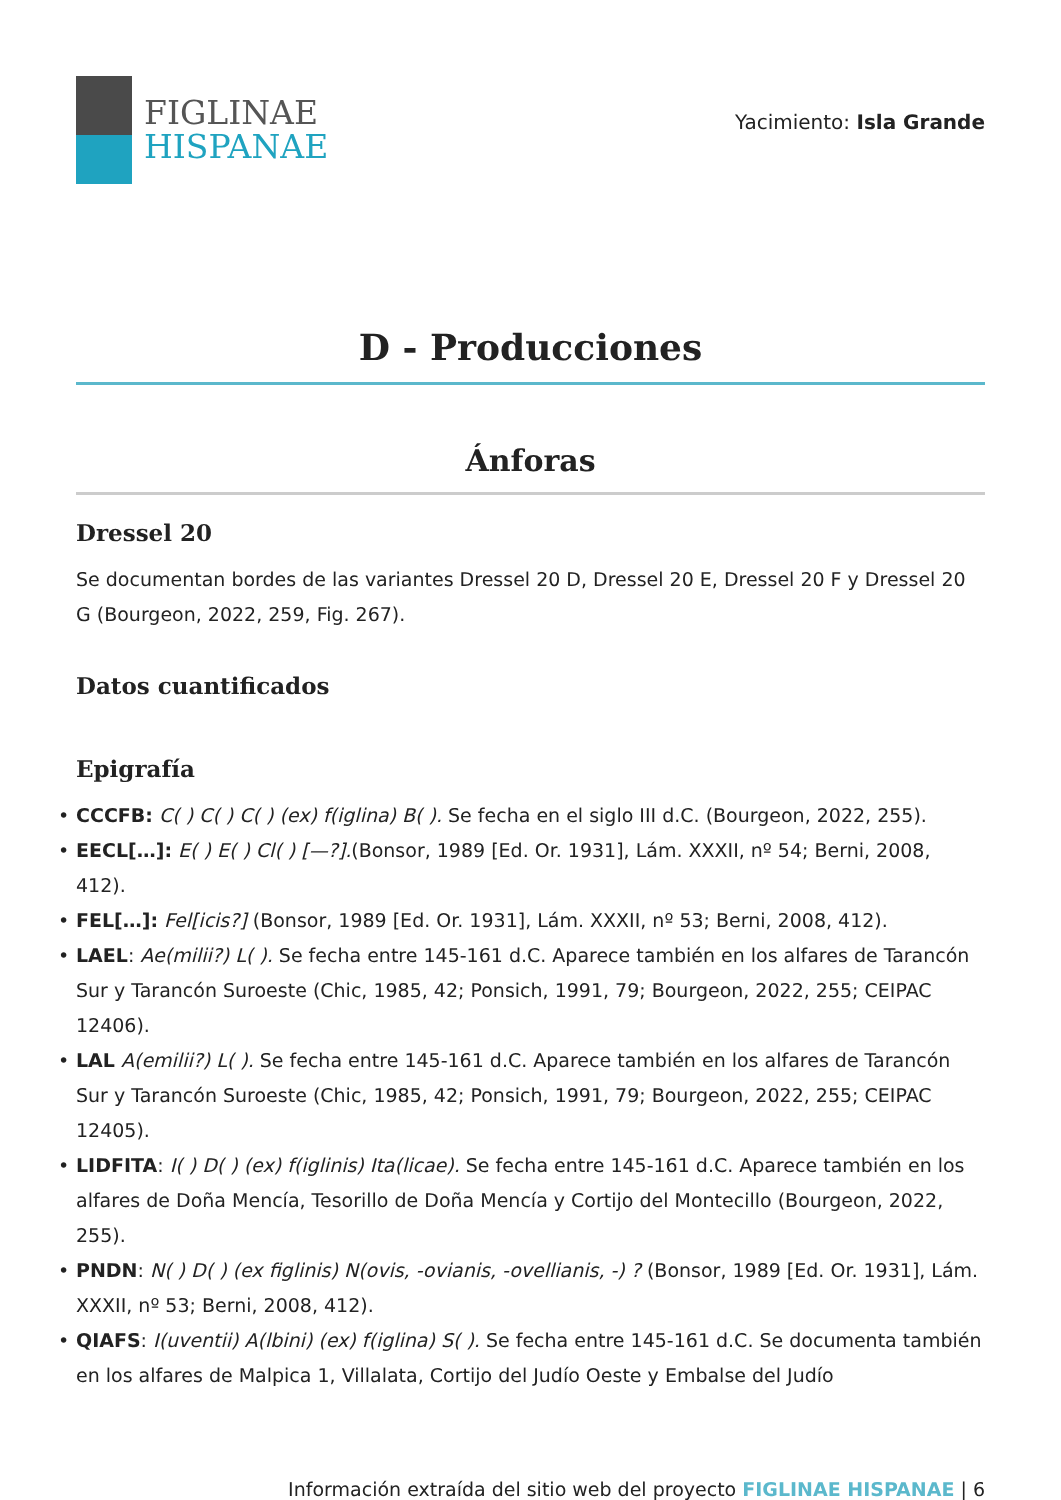FIGLINAE
HISPANAE
Yacimiento: Isla Grande
D - Producciones
Ánforas
Dressel 20
Se documentan bordes de las variantes Dressel 20 D, Dressel 20 E, Dressel 20 F y Dressel 20 G (Bourgeon, 2022, 259, Fig. 267).
Datos cuantificados
Epigrafía
• CCCFB: C( ) C( ) C( ) (ex) f(iglina) B( ). Se fecha en el siglo III d.C. (Bourgeon, 2022, 255).
• EECL[…]: E( ) E( ) Cl( ) [—?].(Bonsor, 1989 [Ed. Or. 1931], Lám. XXXII, nº 54; Berni, 2008, 412).
• FEL[…]: Fel[icis?] (Bonsor, 1989 [Ed. Or. 1931], Lám. XXXII, nº 53; Berni, 2008, 412).
• LAEL: Ae(milii?) L( ). Se fecha entre 145-161 d.C. Aparece también en los alfares de Tarancón Sur y Tarancón Suroeste (Chic, 1985, 42; Ponsich, 1991, 79; Bourgeon, 2022, 255; CEIPAC 12406).
• LAL A(emilii?) L( ). Se fecha entre 145-161 d.C. Aparece también en los alfares de Tarancón Sur y Tarancón Suroeste (Chic, 1985, 42; Ponsich, 1991, 79; Bourgeon, 2022, 255; CEIPAC 12405).
• LIDFITA: I( ) D( ) (ex) f(iglinis) Ita(licae). Se fecha entre 145-161 d.C. Aparece también en los alfares de Doña Mencía, Tesorillo de Doña Mencía y Cortijo del Montecillo (Bourgeon, 2022, 255).
• PNDN: N( ) D( ) (ex figlinis) N(ovis, -ovianis, -ovellianis, -) ? (Bonsor, 1989 [Ed. Or. 1931], Lám. XXXII, nº 53; Berni, 2008, 412).
• QIAFS: I(uventii) A(lbini) (ex) f(iglina) S( ). Se fecha entre 145-161 d.C. Se documenta también en los alfares de Malpica 1, Villalata, Cortijo del Judío Oeste y Embalse del Judío
Información extraída del sitio web del proyecto FIGLINAE HISPANAE | 6